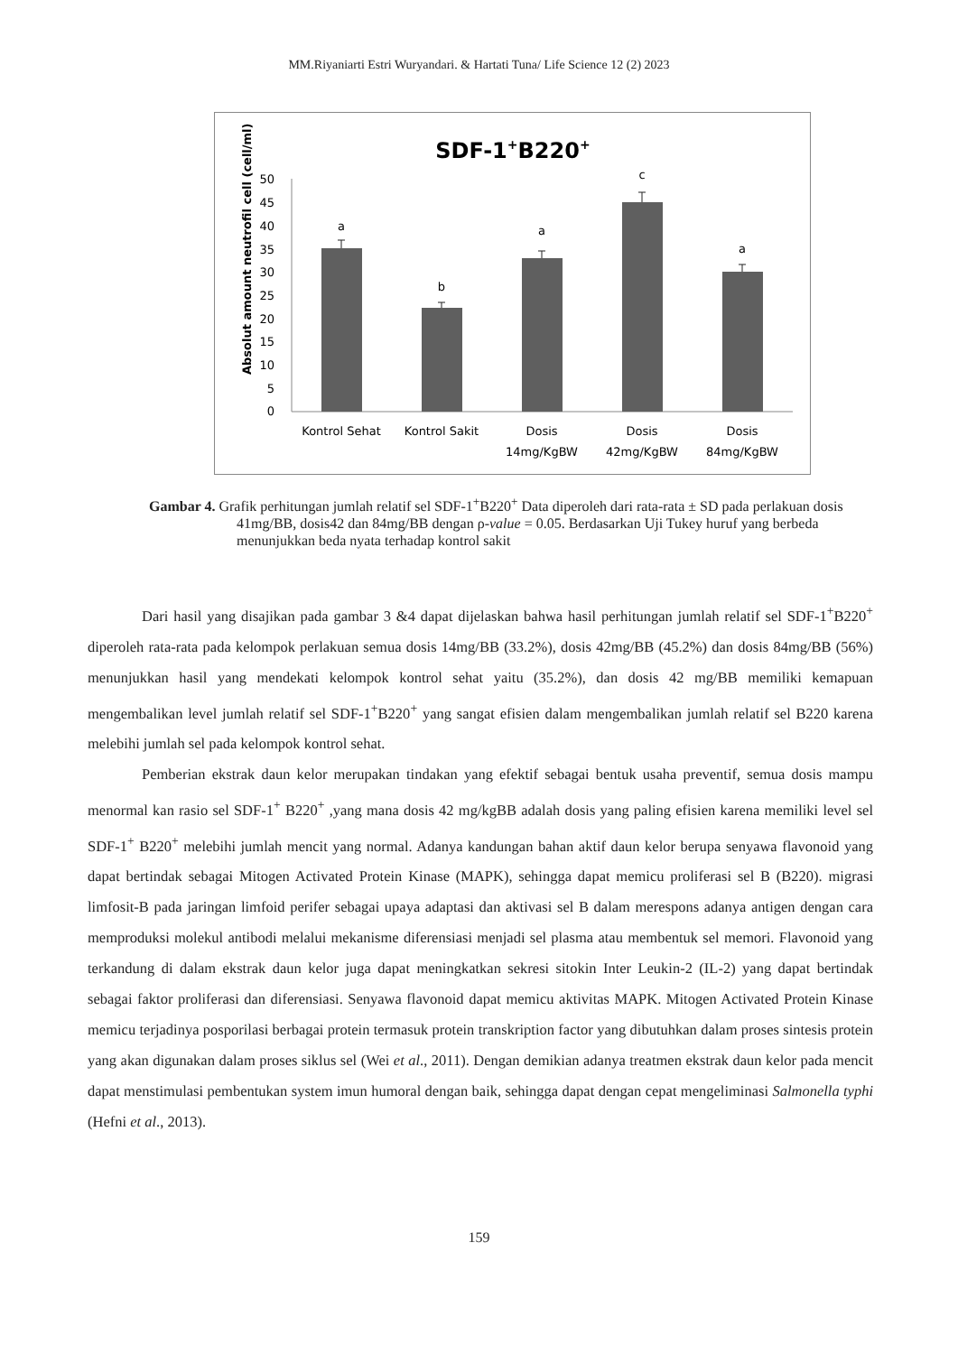MM.Riyaniarti Estri Wuryandari. & Hartati Tuna/ Life Science 12 (2) 2023
SDF-1+B220+
Absolut amount neutrofil cell (cell/ml)
0
5
10
15
20
25
30
35
40
45
50
a
b
a
c
a
Kontrol Sehat
Kontrol Sakit
Dosis
14mg/KgBW
Dosis
42mg/KgBW
Dosis
84mg/KgBW
Gambar 4. Grafik perhitungan jumlah relatif sel SDF-1<sup>+</sup>B220<sup>+</sup> Data diperoleh dari rata-rata ± SD pada perlakuan dosis 41mg/BB, dosis42 dan 84mg/BB dengan ρ-value = 0.05. Berdasarkan Uji Tukey huruf yang berbeda menunjukkan beda nyata terhadap kontrol sakit
Dari hasil yang disajikan pada gambar 3 &4 dapat dijelaskan bahwa hasil perhitungan jumlah relatif sel SDF-1<sup>+</sup>B220<sup>+</sup> diperoleh rata-rata pada kelompok perlakuan semua dosis 14mg/BB (33.2%), dosis 42mg/BB (45.2%) dan dosis 84mg/BB (56%) menunjukkan hasil yang mendekati kelompok kontrol sehat yaitu (35.2%), dan dosis 42 mg/BB memiliki kemapuan mengembalikan level jumlah relatif sel SDF-1<sup>+</sup>B220<sup>+</sup> yang sangat efisien dalam mengembalikan jumlah relatif sel B220 karena melebihi jumlah sel pada kelompok kontrol sehat.
Pemberian ekstrak daun kelor merupakan tindakan yang efektif sebagai bentuk usaha preventif, semua dosis mampu menormal kan rasio sel SDF-1<sup>+</sup> B220<sup>+</sup> ,yang mana dosis 42 mg/kgBB adalah dosis yang paling efisien karena memiliki level sel SDF-1<sup>+</sup> B220<sup>+</sup> melebihi jumlah mencit yang normal. Adanya kandungan bahan aktif daun kelor berupa senyawa flavonoid yang dapat bertindak sebagai Mitogen Activated Protein Kinase (MAPK), sehingga dapat memicu proliferasi sel B (B220). migrasi limfosit-B pada jaringan limfoid perifer sebagai upaya adaptasi dan aktivasi sel B dalam merespons adanya antigen dengan cara memproduksi molekul antibodi melalui mekanisme diferensiasi menjadi sel plasma atau membentuk sel memori. Flavonoid yang terkandung di dalam ekstrak daun kelor juga dapat meningkatkan sekresi sitokin Inter Leukin-2 (IL-2) yang dapat bertindak sebagai faktor proliferasi dan diferensiasi. Senyawa flavonoid dapat memicu aktivitas MAPK. Mitogen Activated Protein Kinase memicu terjadinya posporilasi berbagai protein termasuk protein transkription factor yang dibutuhkan dalam proses sintesis protein yang akan digunakan dalam proses siklus sel (Wei et al., 2011). Dengan demikian adanya treatmen ekstrak daun kelor pada mencit dapat menstimulasi pembentukan system imun humoral dengan baik, sehingga dapat dengan cepat mengeliminasi Salmonella typhi (Hefni et al., 2013).
159